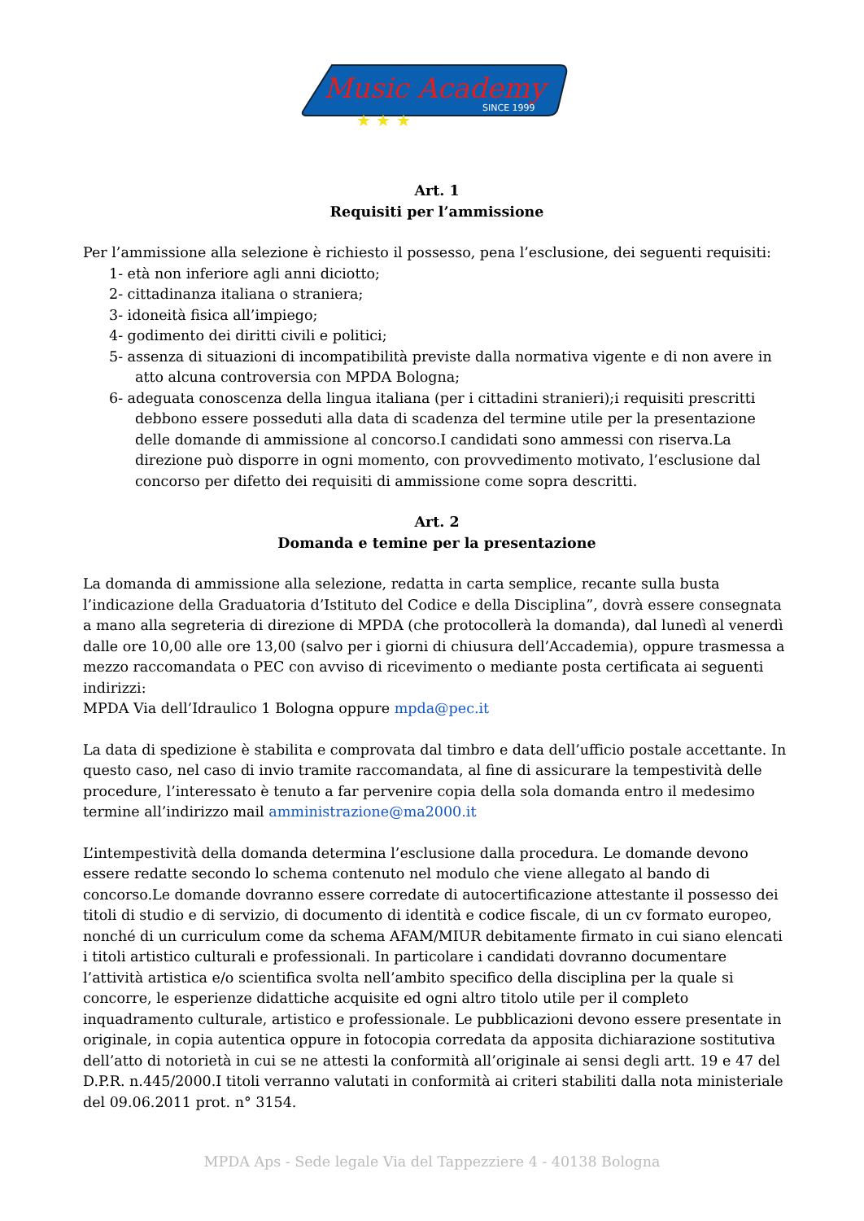Music Academy
SINCE 1999
★ ★ ★
Art. 1
Requisiti per l’ammissione
Per l’ammissione alla selezione è richiesto il possesso, pena l’esclusione, dei seguenti requisiti:
1- età non inferiore agli anni diciotto;
2- cittadinanza italiana o straniera;
3- idoneità fisica all’impiego;
4- godimento dei diritti civili e politici;
5- assenza di situazioni di incompatibilità previste dalla normativa vigente e di non avere in atto alcuna controversia con MPDA Bologna;
6- adeguata conoscenza della lingua italiana (per i cittadini stranieri);i requisiti prescritti debbono essere posseduti alla data di scadenza del termine utile per la presentazione delle domande di ammissione al concorso.I candidati sono ammessi con riserva.La direzione può disporre in ogni momento, con provvedimento motivato, l’esclusione dal concorso per difetto dei requisiti di ammissione come sopra descritti.
Art. 2
Domanda e temine per la presentazione
La domanda di ammissione alla selezione, redatta in carta semplice, recante sulla busta l’indicazione della Graduatoria d’Istituto del Codice e della Disciplina”, dovrà essere consegnata a mano alla segreteria di direzione di MPDA (che protocollerà la domanda), dal lunedì al venerdì dalle ore 10,00 alle ore 13,00 (salvo per i giorni di chiusura dell’Accademia), oppure trasmessa a mezzo raccomandata o PEC con avviso di ricevimento o mediante posta certificata ai seguenti indirizzi:
MPDA Via dell’Idraulico 1 Bologna oppure mpda@pec.it
La data di spedizione è stabilita e comprovata dal timbro e data dell’ufficio postale accettante. In questo caso, nel caso di invio tramite raccomandata, al fine di assicurare la tempestività delle procedure, l’interessato è tenuto a far pervenire copia della sola domanda entro il medesimo termine all’indirizzo mail amministrazione@ma2000.it
L’intempestività della domanda determina l’esclusione dalla procedura. Le domande devono essere redatte secondo lo schema contenuto nel modulo che viene allegato al bando di concorso.Le domande dovranno essere corredate di autocertificazione attestante il possesso dei titoli di studio e di servizio, di documento di identità e codice fiscale, di un cv formato europeo, nonché di un curriculum come da schema AFAM/MIUR debitamente firmato in cui siano elencati i titoli artistico culturali e professionali. In particolare i candidati dovranno documentare l’attività artistica e/o scientifica svolta nell’ambito specifico della disciplina per la quale si concorre, le esperienze didattiche acquisite ed ogni altro titolo utile per il completo inquadramento culturale, artistico e professionale. Le pubblicazioni devono essere presentate in originale, in copia autentica oppure in fotocopia corredata da apposita dichiarazione sostitutiva dell’atto di notorietà in cui se ne attesti la conformità all’originale ai sensi degli artt. 19 e 47 del D.P.R. n.445/2000.I titoli verranno valutati in conformità ai criteri stabiliti dalla nota ministeriale del 09.06.2011 prot. n° 3154.
MPDA Aps - Sede legale Via del Tappezziere 4 - 40138 Bologna